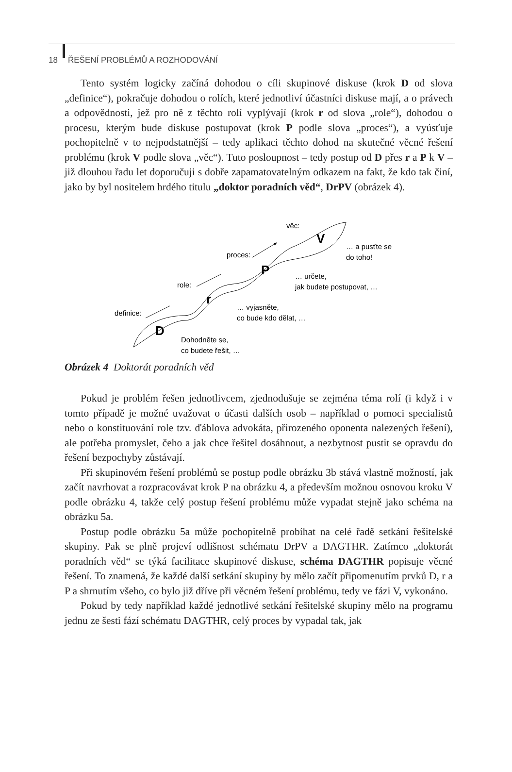18 ŘEŠENÍ PROBLÉMŮ A ROZHODOVÁNÍ
Tento systém logicky začíná dohodou o cíli skupinové diskuse (krok D od slova „definice“), pokračuje dohodou o rolích, které jednotliví účastníci diskuse mají, a o právech a odpovědnosti, jež pro ně z těchto rolí vyplývají (krok r od slova „role“), dohodou o procesu, kterým bude diskuse postupovat (krok P podle slova „proces“), a vyúsťuje pochopitelně v to nejpodstatnější – tedy aplikaci těchto dohod na skutečné věcné řešení problému (krok V podle slova „věc“). Tuto posloupnost – tedy postup od D přes r a P k V – již dlouhou řadu let doporučuji s dobře zapamatovatelným odkazem na fakt, že kdo tak činí, jako by byl nositelem hrdého titulu „doktor poradních věd“, DrPV (obrázek 4).
definice:
role:
proces:
věc:
D
r
P
V
Dohodněte se,
co budete řešit, …
… vyjasněte,
co bude kdo dělat, …
… určete,
jak budete postupovat, …
… a pusťte se
do toho!
Obrázek 4 Doktorát poradních věd
Pokud je problém řešen jednotlivcem, zjednodušuje se zejména téma rolí (i když i v tomto případě je možné uvažovat o účasti dalších osob – například o pomoci specialistů nebo o konstituování role tzv. ďáblova advokáta, přirozeného oponenta nalezených řešení), ale potřeba promyslet, čeho a jak chce řešitel dosáhnout, a nezbytnost pustit se opravdu do řešení bezpochyby zůstávají.
Při skupinovém řešení problémů se postup podle obrázku 3b stává vlastně možností, jak začít navrhovat a rozpracovávat krok P na obrázku 4, a především možnou osnovou kroku V podle obrázku 4, takže celý postup řešení problému může vypadat stejně jako schéma na obrázku 5a.
Postup podle obrázku 5a může pochopitelně probíhat na celé řadě setkání řešitelské skupiny. Pak se plně projeví odlišnost schématu DrPV a DAGTHR. Zatímco „doktorát poradních věd“ se týká facilitace skupinové diskuse, schéma DAGTHR popisuje věcné řešení. To znamená, že každé další setkání skupiny by mělo začít připomenutím prvků D, r a P a shrnutím všeho, co bylo již dříve při věcném řešení problému, tedy ve fázi V, vykonáno.
Pokud by tedy například každé jednotlivé setkání řešitelské skupiny mělo na programu jednu ze šesti fází schématu DAGTHR, celý proces by vypadal tak, jak